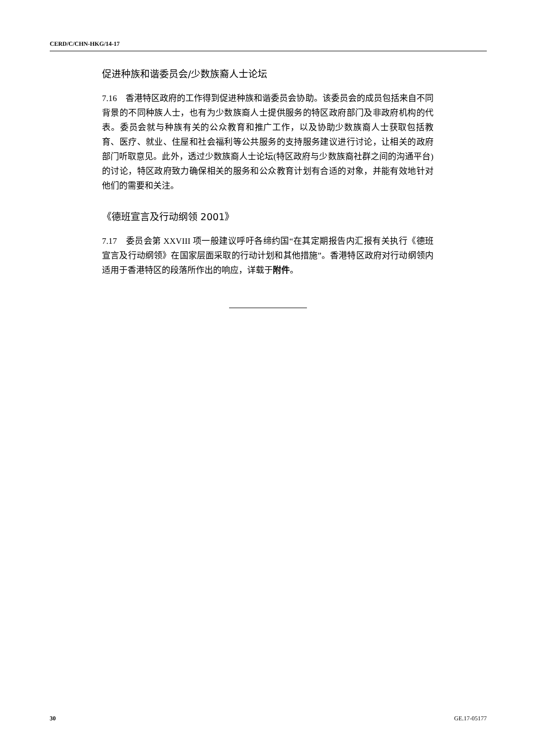CERD/C/CHN-HKG/14-17
促进种族和谐委员会/少数族裔人士论坛
7.16　香港特区政府的工作得到促进种族和谐委员会协助。该委员会的成员包括来自不同背景的不同种族人士，也有为少数族裔人士提供服务的特区政府部门及非政府机构的代表。委员会就与种族有关的公众教育和推广工作，以及协助少数族裔人士获取包括教育、医疗、就业、住屋和社会福利等公共服务的支持服务建议进行讨论，让相关的政府部门听取意见。此外，透过少数族裔人士论坛(特区政府与少数族裔社群之间的沟通平台)的讨论，特区政府致力确保相关的服务和公众教育计划有合适的对象，并能有效地针对他们的需要和关注。
《德班宣言及行动纲领 2001》
7.17　委员会第 XXVIII 项一般建议呼吁各缔约国“在其定期报告内汇报有关执行《德班宣言及行动纲领》在国家层面采取的行动计划和其他措施”。香港特区政府对行动纲领内适用于香港特区的段落所作出的响应，详载于附件。
30 GE.17-05177